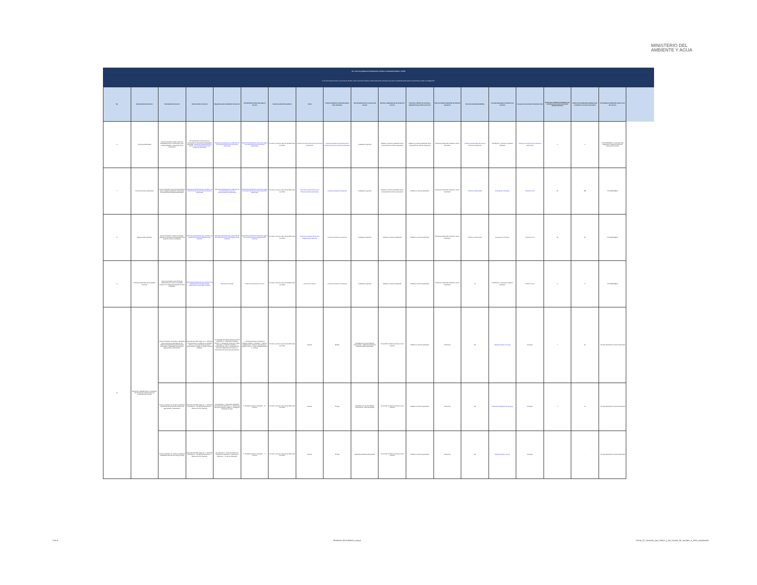MINISTERIO DEL
AMBIENTE Y AGUA
| Art. 7 de la Ley Orgánica de Transparencia y Acceso a la Información Pública - LOTAIP | | | | | | | | | | | | | | | | | | | |
| d) Los servicios que ofrece y las formas de acceder a ellos, horarios de atención y demás indicaciones necesarias, para que la ciudadanía pueda ejercer sus derechos y cumplir sus obligaciones | | | | | | | | | | | | | | | | | | | |
| No. | Denominación del servicio | Descripción del servicio | Cómo acceder al servicio | Requisitos para la obtención del servicio | Procedimiento interno que sigue el servicio | Horario de atención al público | Costo | Tiempo estimado de respuesta (Horas, Días, Semanas) | Tipo de beneficiarios o usuarios del servicio | Oficinas y dependencias que ofrecen el servicio | Dirección y teléfono de la oficina y dependencia que ofrece el servicio | Tipos de canales disponibles de atención presencial | Servicio Automatizado (Si/No) | Link para descargar el formulario de servicios | Link para el servicio por internet (on line) | Número de ciudadanos/ciudadanas que accedieron al servicio en el último período (mensual) | Número de ciudadanos/ciudadanas que accedieron al servicio acumulativo | Porcentaje de satisfacción sobre el uso del servicio | |
| 6 | Incentivos Ambientales | Servicio orientado a brindar Incentivos Ambientales para la conservación, uso y manejo sostenible, restauración de los ecosistemas. | En cumplimiento al Manual para la Generación de Indicadores Homologados 2019-GPR. Detalle del procedimiento para acceder a los trámites del servicio de Incentivos ambientales | Requisitos solicitados para la obtención de los trámites del servicio de Incentivos ambientales | Detalle del procedimiento interno que siguen los trámites del servicio Incentivos ambientales | De lunes a viernes a partir de las 8h00 hasta las 17h00 | Costo de los trámites del servicio Incentivos ambientales | Tiempos estimados de respuesta de los trámites del servicio Incentivos ambientales | Ciudadanía en general | Debido a la reciente aprobación de los instrumentos de reforma institucional | Debido a la reciente aprobación de los instrumentos de reforma institucional | Presencial, Portal Web, telefónico, correo electrónico | Trámites automatizados del servicio Incentivos ambientales | "NO APLICA", el servicio no requiere formulario | Trámites on line del servicio Incentivos ambientales | 0 | 0 | "NO DISPONIBLE", la institución está trabajando en medir los Niveles de satisfacción del cliente | |
| 7 | Pronunciamientos ambientales | Servicio orientado a emitir pronunciamientos bajo la categoría aceptados u observados en las diferentes Temáticas Ambientales. | Detalle del procedimiento para acceder a los trámites del servicio de Pronunciamientos ambientales | Requisitos solicitados para la obtención de los trámites del servicio de Pronunciamientos ambientales | Detalle del procedimiento interno que siguen los trámites del servicio Pronunciamientos ambientales | De lunes a viernes a partir de las 8h00 hasta las 17h00 | Costo de los trámites del servicio Pronunciamientos ambientales | Tiempos estimados de respuesta | Ciudadanía en general | Debido a la reciente aprobación de los instrumentos de reforma institucional | Debido a la reciente aprobación | Presencial, Portal Web, telefónico, correo electrónico | Trámites automatizados | Descarga de formularios | Trámites on line | 80 | 333 | "NO DISPONIBLE" | |
| 8 | Regularización ambiental | Servicio orientado a otorgar certificados, registros y licencias para la ejecución de los proyectos, obras y actividades. | Detalle del procedimiento para acceder a los trámites del servicio de Regularización ambiental | Requisitos solicitados para la obtención de los trámites del servicio de Regularización ambiental | Detalle del procedimiento interno que siguen los trámites del servicio Regularización ambiental | De lunes a viernes a partir de las 8h00 hasta las 17h00 | Costo de los trámites del servicio Regularización ambiental | Tiempos estimados de respuesta | Ciudadanía en general | Debido a la reciente aprobación | Debido a la reciente aprobación | Presencial, Portal Web, telefónico, correo electrónico | Trámites automatizados | Descarga de formularios | Trámites on line | 20 | 87 | "NO DISPONIBLE" | |
| 9 | Permisos Ambientales de Actividades Turísticas | Servicio orientado a emitir Permisos ambientales para realizar actividades turísticas en el Subsistema Estatal de Áreas Protegidas. | Detalle del procedimiento para acceder a los trámites del servicio de Permisos ambientales de actividades turísticas | Requisitos solicitados | Detalle del procedimiento interno | De lunes a viernes a partir de las 8h00 hasta las 17h00 | Costo de los trámites | Tiempos estimados de respuesta | Ciudadanía en general | Debido a la reciente aprobación | Debido a la reciente aprobación | Presencial, Portal Web, telefónico, correo electrónico | SI | "NO APLICA", el servicio no requiere formulario | Trámites on line | 0 | 2 | "NO DISPONIBLE" | |
| 10 | Emisión de viabilidad técnica y aprobación de términos de referencia para los prestadores de servicios | Servicio orientado a la revisión y aprobación de los proyectos presentados por los Gobiernos Autónomos Descentralizados Municipales - Viabilidades técnicas para agua potable y saneamiento. | El proceso que debe seguir es: 1.- Presentar la solicitud para la emisión de la viabilidad técnica. 2.- En caso de que se emitan observaciones, corregir. 3.- Recibir oficio de respuesta. | Los requisitos que deben presentar son los siguientes: 1.- Solicitud de Viabilidad Técnica. 2.- Delegación emitida por el GAD Municipal. 3.- Proyecto completo. 4.- Informe técnico final. 5.- Certificación del trámite de adquisición de terrenos. 6.- Certificación de intersección del proyecto. | 1.- Receptar solicitud y requisitos 2.- Registrar pedido 3.- Reasignar 4.- Revisar cumplimiento 5.- Realizar visita técnica 6.- Aprobar informe 7.- Emitir viabilidad técnica 8.- Archivar | De lunes a viernes a partir de las 8h00 hasta las 17h00 | Gratuito | 35 días | Prestadores de servicio Públicos Comunitarios - Gobiernos Autónomos Descentralizados Municipales | Se atiende en todas las oficinas a nivel nacional | Debido a la reciente aprobación | Presencial | NO | Solicitud emisión vt de apys | No aplica | 7 | 21 | * Se esta definiendo el nivel de satisfacción | |
| | | Servicio orientado a la revisión y aprobación - Aprobación de términos de referencia de agua potable y saneamiento. | El proceso que debe seguir es: 1.- Presentar la solicitud. 2.- Corregir observaciones. 3.- Recibir oficio de respuesta. | Los requisitos: 1.- Solicitud de aprobación de Términos de Referencia. 2.- Términos de Referencia impreso y digital. 3.- Delegación emitida por el GAD. | 1.- Receptar solicitud y requisitos ... 8.- Archivar | De lunes a viernes a partir de las 8h00 hasta las 17h00 | Gratuito | 15 días | Prestadores de servicio Públicos Comunitarios - GAD Municipales | Se atiende en todas las oficinas a nivel nacional | Debido a la reciente aprobación | Presencial | NO | Solicitud de aprobación de tdrs apys | No aplica | 1 | 11 | * Se esta definiendo el nivel de satisfacción | |
| | | Servicio orientado a la revisión y aprobación - Viabilidades técnicas para riego y drenaje. | El proceso que debe seguir es: 1.- Presentar la solicitud. 2.- Corregir observaciones. 3.- Recibir oficio de respuesta. | Los requisitos: 1.- Oficio de solicitud. 2.- Proyecto con estudios. 3.- Autorización Ambiental. 4.- Carta de aceptación. | 1.- Receptar solicitud y requisitos ... 7.- Archivar | De lunes a viernes a partir de las 8h00 hasta las 17h00 | Gratuito | 30 días | Gobiernos Autónomos Provinciales | Se atiende en todas las oficinas a nivel nacional | Debido a la reciente aprobación | Presencial | NO | Solicitud emisión vt de rrd | No aplica | - | - | * Se esta definiendo el nivel de satisfacción | |
2 de 4 Ministerio del Ambiente y Agua Literal_d)_Servicios_que_ofrece_y_las_formas_de_acceder_a_ellos_actualizada